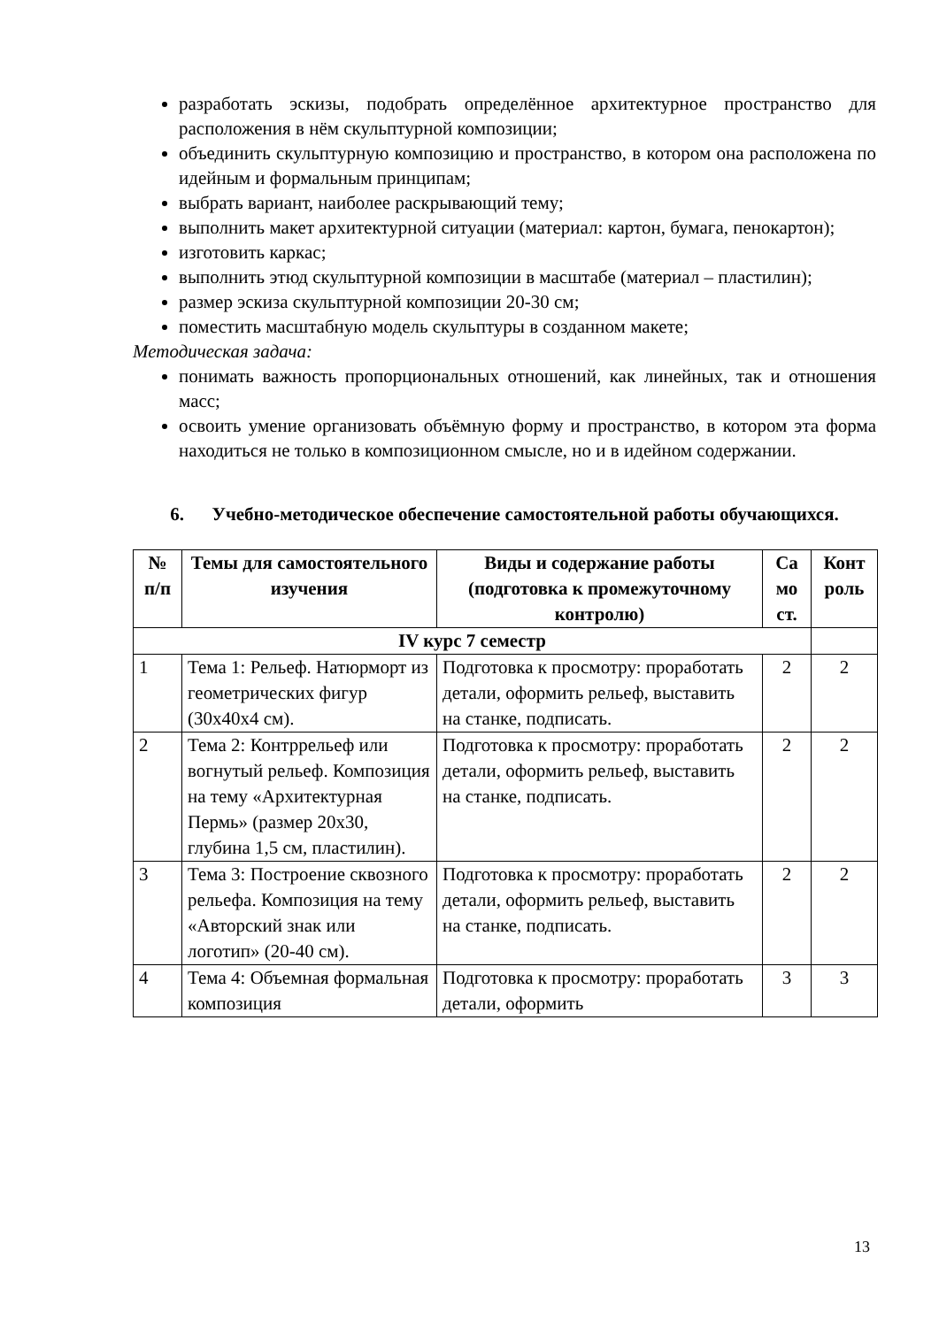разработать эскизы, подобрать определённое архитектурное пространство для расположения в нём скульптурной композиции;
объединить скульптурную композицию и пространство, в котором она расположена по идейным и формальным принципам;
выбрать вариант, наиболее раскрывающий тему;
выполнить макет архитектурной ситуации (материал: картон, бумага, пенокартон);
изготовить каркас;
выполнить этюд скульптурной композиции в масштабе (материал – пластилин);
размер эскиза скульптурной композиции 20-30 см;
поместить масштабную модель скульптуры в созданном макете;
Методическая задача:
понимать важность пропорциональных отношений, как линейных, так и отношения масс;
освоить умение организовать объёмную форму и пространство, в котором эта форма находиться не только в композиционном смысле, но и в идейном содержании.
6. Учебно-методическое обеспечение самостоятельной работы обучающихся.
| № п/п | Темы для самостоятельного изучения | Виды и содержание работы (подготовка к промежуточному контролю) | Са мо ст. | Конт роль |
| --- | --- | --- | --- | --- |
| IV курс 7 семестр | | | | |
| 1 | Тема 1: Рельеф. Натюрморт из геометрических фигур (30х40х4 см). | Подготовка к просмотру: проработать детали, оформить рельеф, выставить на станке, подписать. | 2 | 2 |
| 2 | Тема 2: Контррельеф или вогнутый рельеф. Композиция на тему «Архитектурная Пермь» (размер 20х30, глубина 1,5 см, пластилин). | Подготовка к просмотру: проработать детали, оформить рельеф, выставить на станке, подписать. | 2 | 2 |
| 3 | Тема 3: Построение сквозного рельефа. Композиция на тему «Авторский знак или логотип» (20-40 см). | Подготовка к просмотру: проработать детали, оформить рельеф, выставить на станке, подписать. | 2 | 2 |
| 4 | Тема 4: Объемная формальная композиция | Подготовка к просмотру: проработать детали, оформить | 3 | 3 |
13